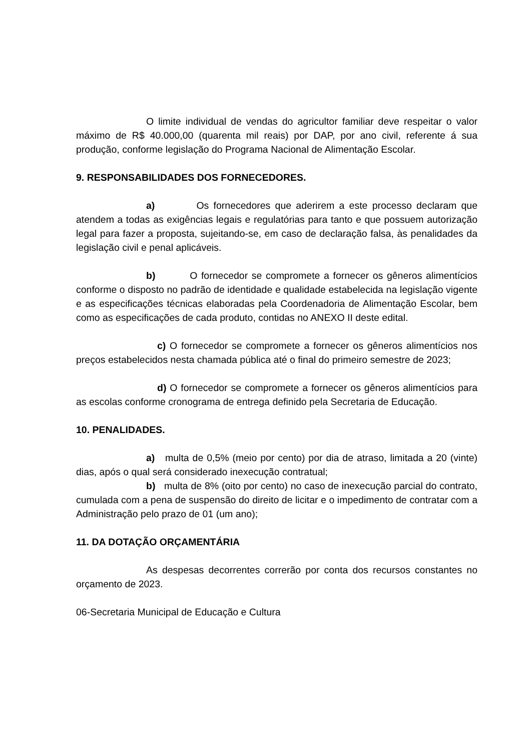O limite individual de vendas do agricultor familiar deve respeitar o valor máximo de R$ 40.000,00 (quarenta mil reais) por DAP, por ano civil, referente á sua produção, conforme legislação do Programa Nacional de Alimentação Escolar.
9. RESPONSABILIDADES DOS FORNECEDORES.
a) Os fornecedores que aderirem a este processo declaram que atendem a todas as exigências legais e regulatórias para tanto e que possuem autorização legal para fazer a proposta, sujeitando-se, em caso de declaração falsa, às penalidades da legislação civil e penal aplicáveis.
b) O fornecedor se compromete a fornecer os gêneros alimentícios conforme o disposto no padrão de identidade e qualidade estabelecida na legislação vigente e as especificações técnicas elaboradas pela Coordenadoria de Alimentação Escolar, bem como as especificações de cada produto, contidas no ANEXO II deste edital.
c) O fornecedor se compromete a fornecer os gêneros alimentícios nos preços estabelecidos nesta chamada pública até o final do primeiro semestre de 2023;
d) O fornecedor se compromete a fornecer os gêneros alimentícios para as escolas conforme cronograma de entrega definido pela Secretaria de Educação.
10. PENALIDADES.
a) multa de 0,5% (meio por cento) por dia de atraso, limitada a 20 (vinte) dias, após o qual será considerado inexecução contratual;
b) multa de 8% (oito por cento) no caso de inexecução parcial do contrato, cumulada com a pena de suspensão do direito de licitar e o impedimento de contratar com a Administração pelo prazo de 01 (um ano);
11. DA DOTAÇÃO ORÇAMENTÁRIA
As despesas decorrentes correrão por conta dos recursos constantes no orçamento de 2023.
06-Secretaria Municipal de Educação e Cultura